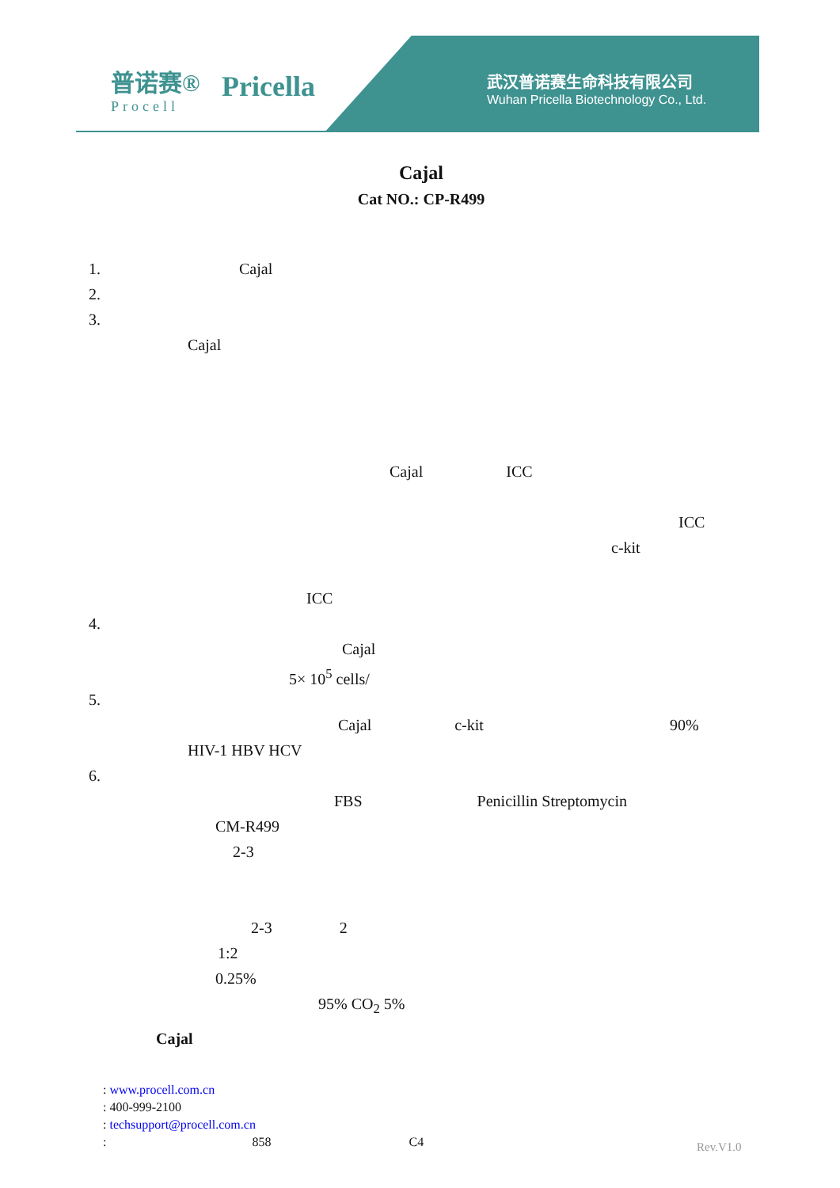普诺赛®
Procell
Pricella
武汉普诺赛生命科技有限公司
Wuhan Pricella Biotechnology Co., Ltd.
Cajal
Cat NO.: CP-R499
1. Cajal
2.
3.
Cajal
Cajal ICC
ICC
c-kit
ICC
4.
Cajal
5× 10<sup>5</sup> cells/
5.
Cajal c-kit 90%
HIV-1 HBV HCV
6.
FBS Penicillin Streptomycin
CM-R499
2-3
2-3 2
1:2
0.25%
95% CO<sub>2</sub> 5%
Cajal
: www.procell.com.cn
: 400-999-2100
: techsupport@procell.com.cn
: 858 C4
Rev.V1.0